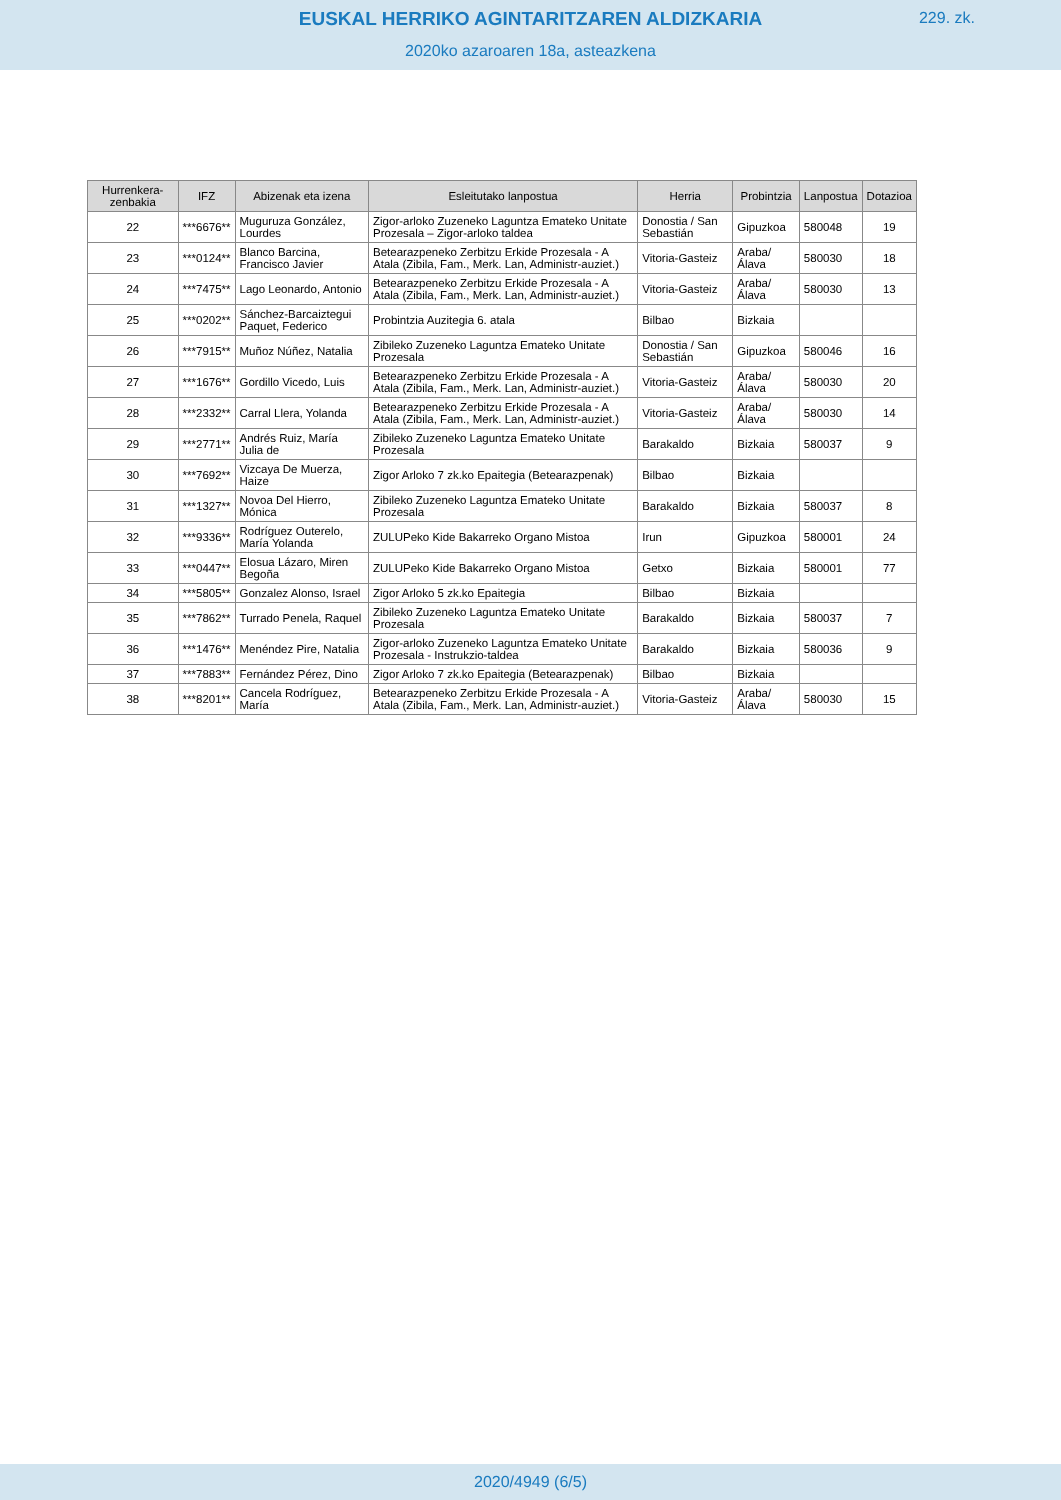EUSKAL HERRIKO AGINTARITZAREN ALDIZKARIA
229. zk.
2020ko azaroaren 18a, asteazkena
| Hurrenkera-zenbakia | IFZ | Abizenak eta izena | Esleitutako lanpostua | Herria | Probintzia | Lanpostua | Dotazioa |
| --- | --- | --- | --- | --- | --- | --- | --- |
| 22 | ***6676** | Muguruza González, Lourdes | Zigor-arloko Zuzeneko Laguntza Emateko Unitate Prozesala – Zigor-arloko taldea | Donostia / San Sebastián | Gipuzkoa | 580048 | 19 |
| 23 | ***0124** | Blanco Barcina, Francisco Javier | Betearazpeneko Zerbitzu Erkide Prozesala - A Atala (Zibila, Fam., Merk. Lan, Administr-auziet.) | Vitoria-Gasteiz | Araba/ Álava | 580030 | 18 |
| 24 | ***7475** | Lago Leonardo, Antonio | Betearazpeneko Zerbitzu Erkide Prozesala - A Atala (Zibila, Fam., Merk. Lan, Administr-auziet.) | Vitoria-Gasteiz | Araba/ Álava | 580030 | 13 |
| 25 | ***0202** | Sánchez-Barcaiztegui Paquet, Federico | Probintzia Auzitegia 6. atala | Bilbao | Bizkaia | | |
| 26 | ***7915** | Muñoz Núñez, Natalia | Zibileko Zuzeneko Laguntza Emateko Unitate Prozesala | Donostia / San Sebastián | Gipuzkoa | 580046 | 16 |
| 27 | ***1676** | Gordillo Vicedo, Luis | Betearazpeneko Zerbitzu Erkide Prozesala - A Atala (Zibila, Fam., Merk. Lan, Administr-auziet.) | Vitoria-Gasteiz | Araba/ Álava | 580030 | 20 |
| 28 | ***2332** | Carral Llera, Yolanda | Betearazpeneko Zerbitzu Erkide Prozesala - A Atala (Zibila, Fam., Merk. Lan, Administr-auziet.) | Vitoria-Gasteiz | Araba/ Álava | 580030 | 14 |
| 29 | ***2771** | Andrés Ruiz, María Julia de | Zibileko Zuzeneko Laguntza Emateko Unitate Prozesala | Barakaldo | Bizkaia | 580037 | 9 |
| 30 | ***7692** | Vizcaya De Muerza, Haize | Zigor Arloko 7 zk.ko Epaitegia (Betearazpenak) | Bilbao | Bizkaia | | |
| 31 | ***1327** | Novoa Del Hierro, Mónica | Zibileko Zuzeneko Laguntza Emateko Unitate Prozesala | Barakaldo | Bizkaia | 580037 | 8 |
| 32 | ***9336** | Rodríguez Outerelo, María Yolanda | ZULUPeko Kide Bakarreko Organo Mistoa | Irun | Gipuzkoa | 580001 | 24 |
| 33 | ***0447** | Elosua Lázaro, Miren Begoña | ZULUPeko Kide Bakarreko Organo Mistoa | Getxo | Bizkaia | 580001 | 77 |
| 34 | ***5805** | Gonzalez Alonso, Israel | Zigor Arloko 5 zk.ko Epaitegia | Bilbao | Bizkaia | | |
| 35 | ***7862** | Turrado Penela, Raquel | Zibileko Zuzeneko Laguntza Emateko Unitate Prozesala | Barakaldo | Bizkaia | 580037 | 7 |
| 36 | ***1476** | Menéndez Pire, Natalia | Zigor-arloko Zuzeneko Laguntza Emateko Unitate Prozesala - Instrukzio-taldea | Barakaldo | Bizkaia | 580036 | 9 |
| 37 | ***7883** | Fernández Pérez, Dino | Zigor Arloko 7 zk.ko Epaitegia (Betearazpenak) | Bilbao | Bizkaia | | |
| 38 | ***8201** | Cancela Rodríguez, María | Betearazpeneko Zerbitzu Erkide Prozesala - A Atala (Zibila, Fam., Merk. Lan, Administr-auziet.) | Vitoria-Gasteiz | Araba/ Álava | 580030 | 15 |
2020/4949 (6/5)